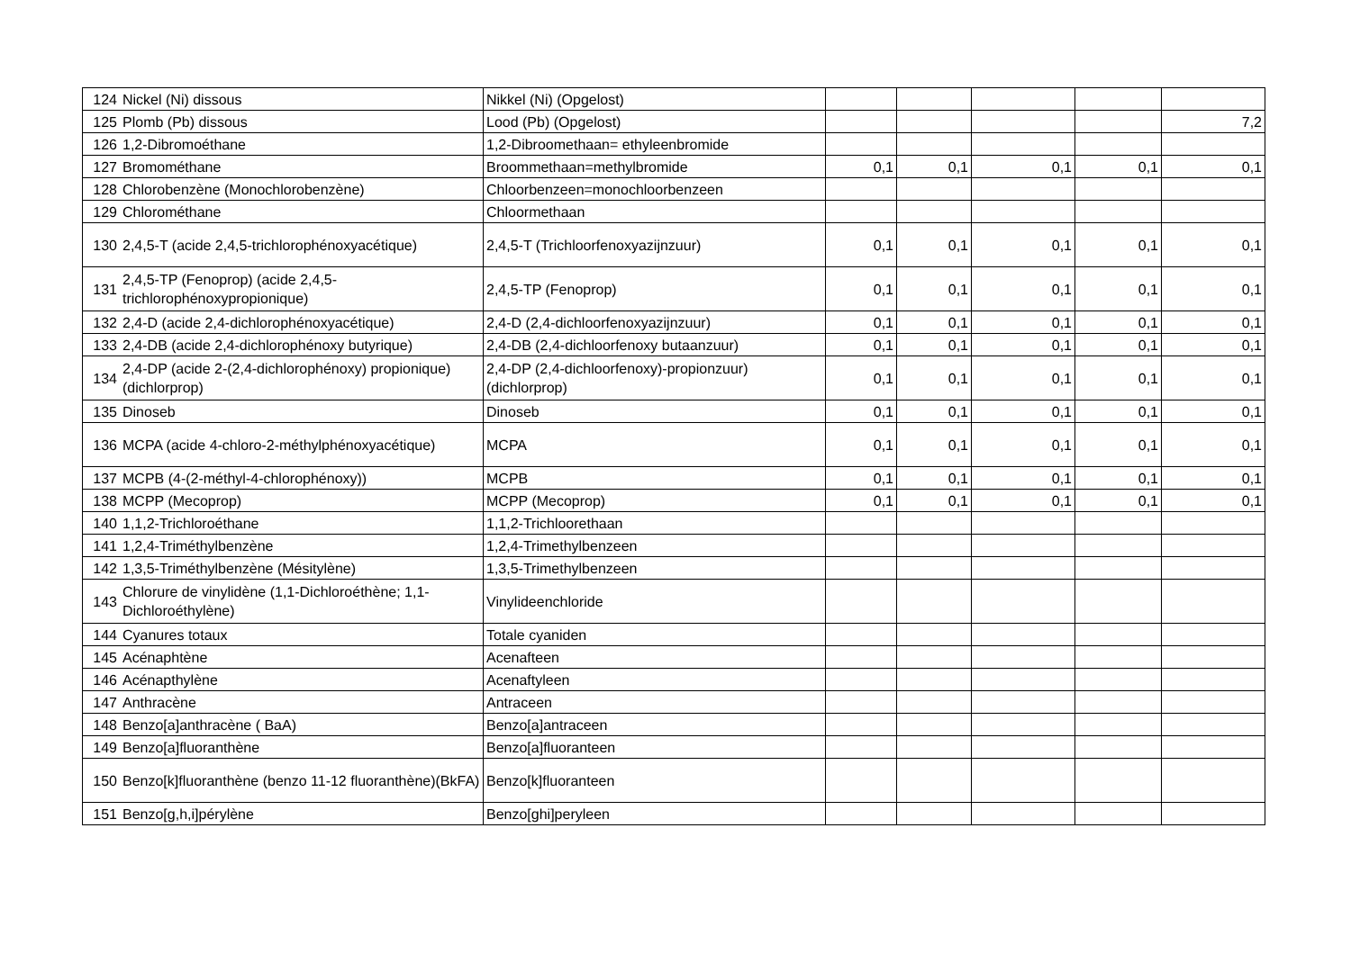| 124 | Nickel (Ni) dissous | Nikkel (Ni) (Opgelost) | | | | | |
| 125 | Plomb (Pb) dissous | Lood (Pb) (Opgelost) | | | | | 7,2 |
| 126 | 1,2-Dibromoéthane | 1,2-Dibroomethaan= ethyleenbromide | | | | | |
| 127 | Bromométhane | Broommethaan=methylbromide | 0,1 | 0,1 | 0,1 | 0,1 | 0,1 |
| 128 | Chlorobenzène (Monochlorobenzène) | Chloorbenzeen=monochloorbenzeen | | | | | |
| 129 | Chlorométhane | Chloormethaan | | | | | |
| 130 | 2,4,5-T (acide 2,4,5-trichlorophénoxyacétique) | 2,4,5-T (Trichloorfenoxyazijnzuur) | 0,1 | 0,1 | 0,1 | 0,1 | 0,1 |
| 131 | 2,4,5-TP (Fenoprop) (acide 2,4,5-trichlorophénoxypropionique) | 2,4,5-TP (Fenoprop) | 0,1 | 0,1 | 0,1 | 0,1 | 0,1 |
| 132 | 2,4-D (acide 2,4-dichlorophénoxyacétique) | 2,4-D (2,4-dichloorfenoxyazijnzuur) | 0,1 | 0,1 | 0,1 | 0,1 | 0,1 |
| 133 | 2,4-DB (acide 2,4-dichlorophénoxy butyrique) | 2,4-DB (2,4-dichloorfenoxy butaanzuur) | 0,1 | 0,1 | 0,1 | 0,1 | 0,1 |
| 134 | 2,4-DP (acide 2-(2,4-dichlorophénoxy) propionique) (dichlorprop) | 2,4-DP (2,4-dichloorfenoxy)-propionzuur) (dichlorprop) | 0,1 | 0,1 | 0,1 | 0,1 | 0,1 |
| 135 | Dinoseb | Dinoseb | 0,1 | 0,1 | 0,1 | 0,1 | 0,1 |
| 136 | MCPA (acide 4-chloro-2-méthylphénoxyacétique) | MCPA | 0,1 | 0,1 | 0,1 | 0,1 | 0,1 |
| 137 | MCPB (4-(2-méthyl-4-chlorophénoxy)) | MCPB | 0,1 | 0,1 | 0,1 | 0,1 | 0,1 |
| 138 | MCPP (Mecoprop) | MCPP (Mecoprop) | 0,1 | 0,1 | 0,1 | 0,1 | 0,1 |
| 140 | 1,1,2-Trichloroéthane | 1,1,2-Trichloorethaan | | | | | |
| 141 | 1,2,4-Triméthylbenzène | 1,2,4-Trimethylbenzeen | | | | | |
| 142 | 1,3,5-Triméthylbenzène (Mésitylène) | 1,3,5-Trimethylbenzeen | | | | | |
| 143 | Chlorure de vinylidène (1,1-Dichloroéthène; 1,1-Dichloroéthylène) | Vinylideenchloride | | | | | |
| 144 | Cyanures totaux | Totale cyaniden | | | | | |
| 145 | Acénaphtène | Acenafteen | | | | | |
| 146 | Acénapthylène | Acenaftyleen | | | | | |
| 147 | Anthracène | Antraceen | | | | | |
| 148 | Benzo[a]anthracène ( BaA) | Benzo[a]antraceen | | | | | |
| 149 | Benzo[a]fluoranthène | Benzo[a]fluoranteen | | | | | |
| 150 | Benzo[k]fluoranthène (benzo 11-12 fluoranthène)(BkFA) | Benzo[k]fluoranteen | | | | | |
| 151 | Benzo[g,h,i]pérylène | Benzo[ghi]peryleen | | | | | |